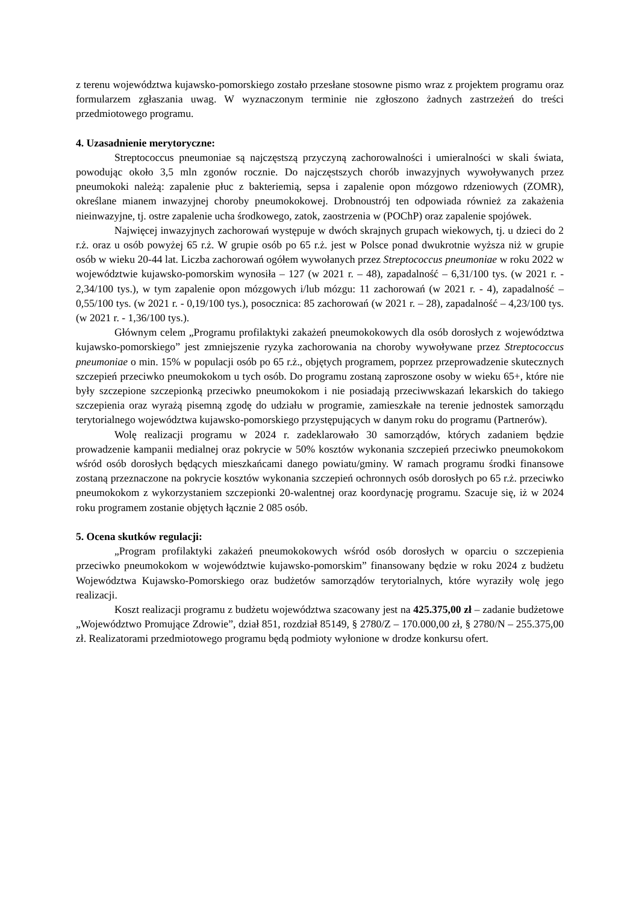z terenu województwa kujawsko-pomorskiego zostało przesłane stosowne pismo wraz z projektem programu oraz formularzem zgłaszania uwag. W wyznaczonym terminie nie zgłoszono żadnych zastrzeżeń do treści przedmiotowego programu.
4. Uzasadnienie merytoryczne:
Streptococcus pneumoniae są najczęstszą przyczyną zachorowalności i umieralności w skali świata, powodując około 3,5 mln zgonów rocznie. Do najczęstszych chorób inwazyjnych wywoływanych przez pneumokoki należą: zapalenie płuc z bakteriemią, sepsa i zapalenie opon mózgowo rdzeniowych (ZOMR), określane mianem inwazyjnej choroby pneumokokowej. Drobnoustrój ten odpowiada również za zakażenia nieinwazyjne, tj. ostre zapalenie ucha środkowego, zatok, zaostrzenia w (POChP) oraz zapalenie spojówek.
Najwięcej inwazyjnych zachorowań występuje w dwóch skrajnych grupach wiekowych, tj. u dzieci do 2 r.ż. oraz u osób powyżej 65 r.ż. W grupie osób po 65 r.ż. jest w Polsce ponad dwukrotnie wyższa niż w grupie osób w wieku 20-44 lat. Liczba zachorowań ogółem wywołanych przez Streptococcus pneumoniae w roku 2022 w województwie kujawsko-pomorskim wynosiła – 127 (w 2021 r. – 48), zapadalność – 6,31/100 tys. (w 2021 r. - 2,34/100 tys.), w tym zapalenie opon mózgowych i/lub mózgu: 11 zachorowań (w 2021 r. - 4), zapadalność – 0,55/100 tys. (w 2021 r. - 0,19/100 tys.), posocznica: 85 zachorowań (w 2021 r. – 28), zapadalność – 4,23/100 tys. (w 2021 r. - 1,36/100 tys.).
Głównym celem „Programu profilaktyki zakażeń pneumokokowych dla osób dorosłych z województwa kujawsko-pomorskiego” jest zmniejszenie ryzyka zachorowania na choroby wywoływane przez Streptococcus pneumoniae o min. 15% w populacji osób po 65 r.ż., objętych programem, poprzez przeprowadzenie skutecznych szczepień przeciwko pneumokokom u tych osób. Do programu zostaną zaproszone osoby w wieku 65+, które nie były szczepione szczepionką przeciwko pneumokokom i nie posiadają przeciwwskazań lekarskich do takiego szczepienia oraz wyrażą pisemną zgodę do udziału w programie, zamieszkałe na terenie jednostek samorządu terytorialnego województwa kujawsko-pomorskiego przystępujących w danym roku do programu (Partnerów).
Wolę realizacji programu w 2024 r. zadeklarowało 30 samorządów, których zadaniem będzie prowadzenie kampanii medialnej oraz pokrycie w 50% kosztów wykonania szczepień przeciwko pneumokokom wśród osób dorosłych będących mieszkańcami danego powiatu/gminy. W ramach programu środki finansowe zostaną przeznaczone na pokrycie kosztów wykonania szczepień ochronnych osób dorosłych po 65 r.ż. przeciwko pneumokokom z wykorzystaniem szczepionki 20-walentnej oraz koordynację programu. Szacuje się, iż w 2024 roku programem zostanie objętych łącznie 2 085 osób.
5. Ocena skutków regulacji:
„Program profilaktyki zakażeń pneumokokowych wśród osób dorosłych w oparciu o szczepienia przeciwko pneumokokom w województwie kujawsko-pomorskim” finansowany będzie w roku 2024 z budżetu Województwa Kujawsko-Pomorskiego oraz budżetów samorządów terytorialnych, które wyraziły wolę jego realizacji.
Koszt realizacji programu z budżetu województwa szacowany jest na 425.375,00 zł – zadanie budżetowe „Województwo Promujące Zdrowie”, dział 851, rozdział 85149, § 2780/Z – 170.000,00 zł, § 2780/N – 255.375,00 zł. Realizatorami przedmiotowego programu będą podmioty wyłonione w drodze konkursu ofert.